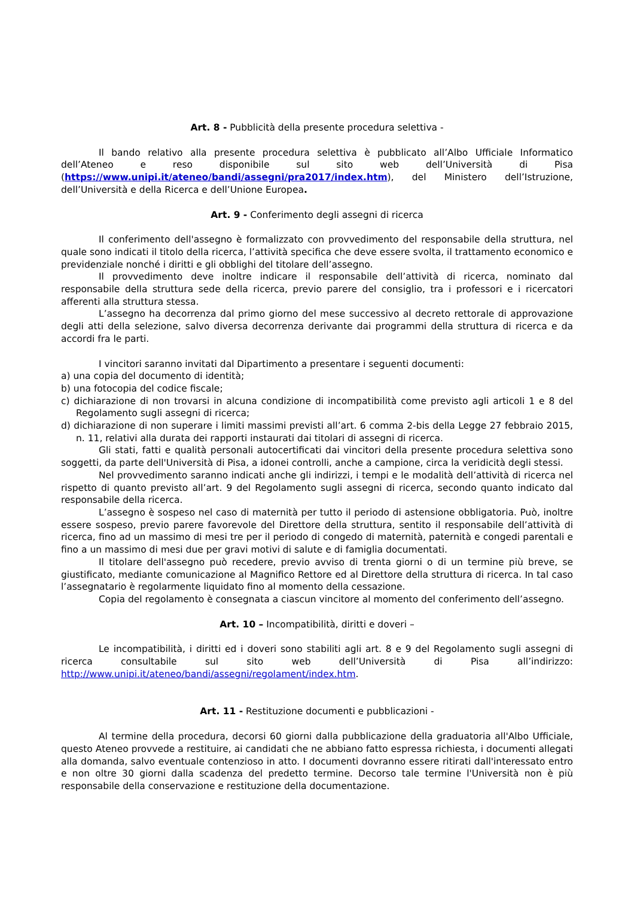Art. 8 - Pubblicità della presente procedura selettiva -
Il bando relativo alla presente procedura selettiva è pubblicato all’Albo Ufficiale Informatico dell’Ateneo e reso disponibile sul sito web dell’Università di Pisa (https://www.unipi.it/ateneo/bandi/assegni/pra2017/index.htm), del Ministero dell’Istruzione, dell’Università e della Ricerca e dell’Unione Europea.
Art. 9 - Conferimento degli assegni di ricerca
Il conferimento dell'assegno è formalizzato con provvedimento del responsabile della struttura, nel quale sono indicati il titolo della ricerca, l’attività specifica che deve essere svolta, il trattamento economico e previdenziale nonché i diritti e gli obblighi del titolare dell’assegno.
Il provvedimento deve inoltre indicare il responsabile dell’attività di ricerca, nominato dal responsabile della struttura sede della ricerca, previo parere del consiglio, tra i professori e i ricercatori afferenti alla struttura stessa.
L’assegno ha decorrenza dal primo giorno del mese successivo al decreto rettorale di approvazione degli atti della selezione, salvo diversa decorrenza derivante dai programmi della struttura di ricerca e da accordi fra le parti.
I vincitori saranno invitati dal Dipartimento a presentare i seguenti documenti:
a) una copia del documento di identità;
b) una fotocopia del codice fiscale;
c) dichiarazione di non trovarsi in alcuna condizione di incompatibilità come previsto agli articoli 1 e 8 del Regolamento sugli assegni di ricerca;
d) dichiarazione di non superare i limiti massimi previsti all’art. 6 comma 2-bis della Legge 27 febbraio 2015, n. 11, relativi alla durata dei rapporti instaurati dai titolari di assegni di ricerca.
Gli stati, fatti e qualità personali autocertificati dai vincitori della presente procedura selettiva sono soggetti, da parte dell'Università di Pisa, a idonei controlli, anche a campione, circa la veridicità degli stessi.
Nel provvedimento saranno indicati anche gli indirizzi, i tempi e le modalità dell’attività di ricerca nel rispetto di quanto previsto all’art. 9 del Regolamento sugli assegni di ricerca, secondo quanto indicato dal responsabile della ricerca.
L’assegno è sospeso nel caso di maternità per tutto il periodo di astensione obbligatoria. Può, inoltre essere sospeso, previo parere favorevole del Direttore della struttura, sentito il responsabile dell’attività di ricerca, fino ad un massimo di mesi tre per il periodo di congedo di maternità, paternità e congedi parentali e fino a un massimo di mesi due per gravi motivi di salute e di famiglia documentati.
Il titolare dell'assegno può recedere, previo avviso di trenta giorni o di un termine più breve, se giustificato, mediante comunicazione al Magnifico Rettore ed al Direttore della struttura di ricerca. In tal caso l’assegnatario è regolarmente liquidato fino al momento della cessazione.
Copia del regolamento è consegnata a ciascun vincitore al momento del conferimento dell’assegno.
Art. 10 – Incompatibilità, diritti e doveri –
Le incompatibilità, i diritti ed i doveri sono stabiliti agli art. 8 e 9 del Regolamento sugli assegni di ricerca consultabile sul sito web dell’Università di Pisa all’indirizzo: http://www.unipi.it/ateneo/bandi/assegni/regolament/index.htm.
Art. 11 - Restituzione documenti e pubblicazioni -
Al termine della procedura, decorsi 60 giorni dalla pubblicazione della graduatoria all'Albo Ufficiale, questo Ateneo provvede a restituire, ai candidati che ne abbiano fatto espressa richiesta, i documenti allegati alla domanda, salvo eventuale contenzioso in atto. I documenti dovranno essere ritirati dall'interessato entro e non oltre 30 giorni dalla scadenza del predetto termine. Decorso tale termine l'Università non è più responsabile della conservazione e restituzione della documentazione.